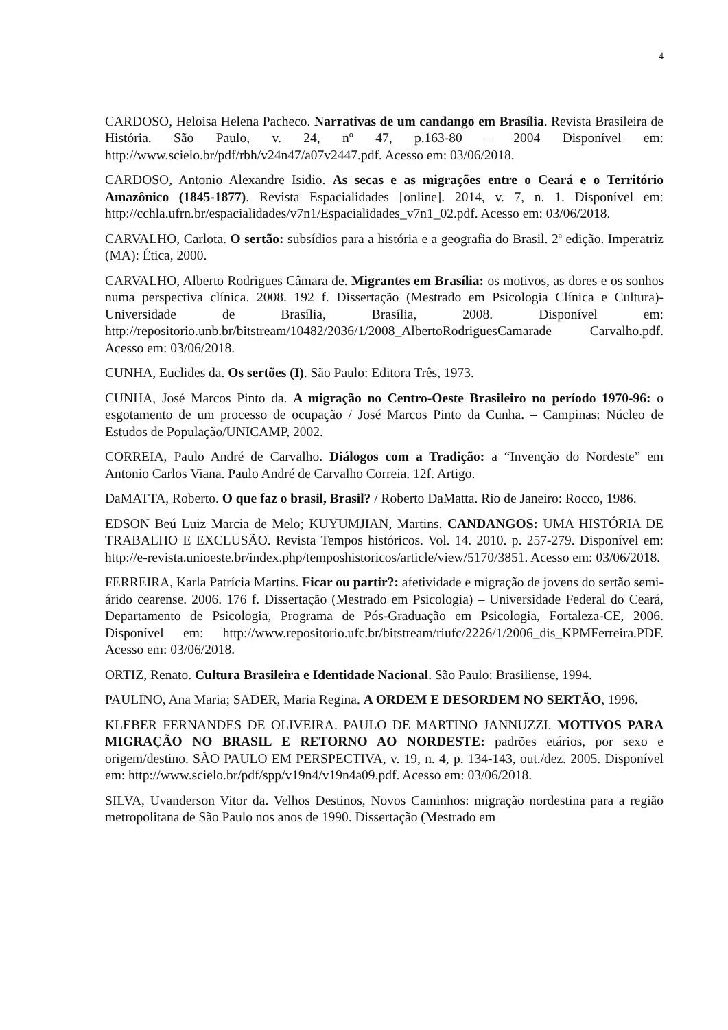4
CARDOSO, Heloisa Helena Pacheco. Narrativas de um candango em Brasília. Revista Brasileira de História. São Paulo, v. 24, nº 47, p.163-80 – 2004 Disponível em: http://www.scielo.br/pdf/rbh/v24n47/a07v2447.pdf. Acesso em: 03/06/2018.
CARDOSO, Antonio Alexandre Isidio. As secas e as migrações entre o Ceará e o Território Amazônico (1845-1877). Revista Espacialidades [online]. 2014, v. 7, n. 1. Disponível em: http://cchla.ufrn.br/espacialidades/v7n1/Espacialidades_v7n1_02.pdf. Acesso em: 03/06/2018.
CARVALHO, Carlota. O sertão: subsídios para a história e a geografia do Brasil. 2ª edição. Imperatriz (MA): Ética, 2000.
CARVALHO, Alberto Rodrigues Câmara de. Migrantes em Brasília: os motivos, as dores e os sonhos numa perspectiva clínica. 2008. 192 f. Dissertação (Mestrado em Psicologia Clínica e Cultura)-Universidade de Brasília, Brasília, 2008. Disponível em: http://repositorio.unb.br/bitstream/10482/2036/1/2008_AlbertoRodriguesCamarade Carvalho.pdf. Acesso em: 03/06/2018.
CUNHA, Euclides da. Os sertões (I). São Paulo: Editora Três, 1973.
CUNHA, José Marcos Pinto da. A migração no Centro-Oeste Brasileiro no período 1970-96: o esgotamento de um processo de ocupação / José Marcos Pinto da Cunha. – Campinas: Núcleo de Estudos de População/UNICAMP, 2002.
CORREIA, Paulo André de Carvalho. Diálogos com a Tradição: a “Invenção do Nordeste” em Antonio Carlos Viana. Paulo André de Carvalho Correia. 12f. Artigo.
DaMATTA, Roberto. O que faz o brasil, Brasil? / Roberto DaMatta. Rio de Janeiro: Rocco, 1986.
EDSON Beú Luiz Marcia de Melo; KUYUMJIAN, Martins. CANDANGOS: UMA HISTÓRIA DE TRABALHO E EXCLUSÃO. Revista Tempos históricos. Vol. 14. 2010. p. 257-279. Disponível em: http://e-revista.unioeste.br/index.php/temposhistoricos/article/view/5170/3851. Acesso em: 03/06/2018.
FERREIRA, Karla Patrícia Martins. Ficar ou partir?: afetividade e migração de jovens do sertão semi-árido cearense. 2006. 176 f. Dissertação (Mestrado em Psicologia) – Universidade Federal do Ceará, Departamento de Psicologia, Programa de Pós-Graduação em Psicologia, Fortaleza-CE, 2006. Disponível em: http://www.repositorio.ufc.br/bitstream/riufc/2226/1/2006_dis_KPMFerreira.PDF. Acesso em: 03/06/2018.
ORTIZ, Renato. Cultura Brasileira e Identidade Nacional. São Paulo: Brasiliense, 1994.
PAULINO, Ana Maria; SADER, Maria Regina. A ORDEM E DESORDEM NO SERTÃO, 1996.
KLEBER FERNANDES DE OLIVEIRA. PAULO DE MARTINO JANNUZZI. MOTIVOS PARA MIGRAÇÃO NO BRASIL E RETORNO AO NORDESTE: padrões etários, por sexo e origem/destino. SÃO PAULO EM PERSPECTIVA, v. 19, n. 4, p. 134-143, out./dez. 2005. Disponível em: http://www.scielo.br/pdf/spp/v19n4/v19n4a09.pdf. Acesso em: 03/06/2018.
SILVA, Uvanderson Vitor da. Velhos Destinos, Novos Caminhos: migração nordestina para a região metropolitana de São Paulo nos anos de 1990. Dissertação (Mestrado em